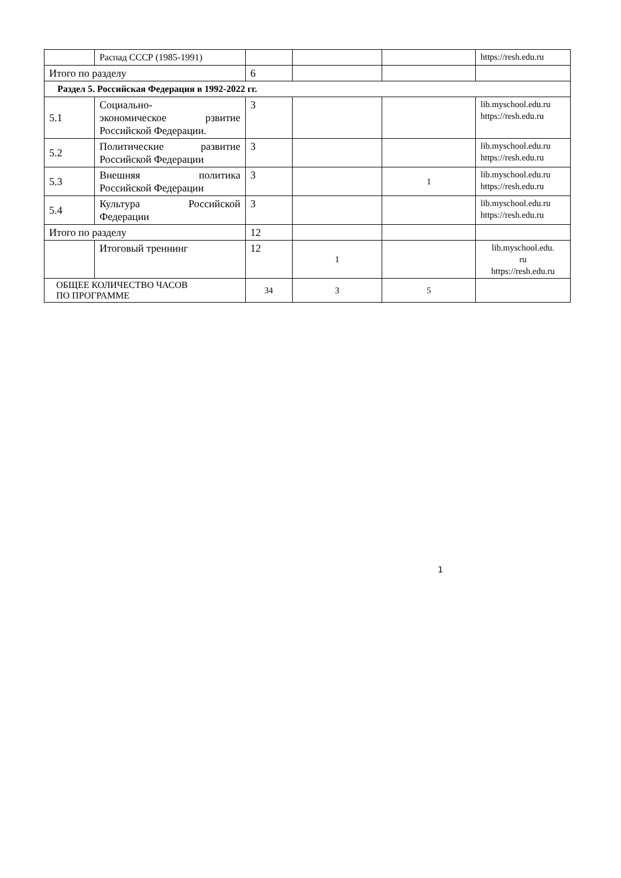| | Распад СССР (1985-1991) | | | | https://resh.edu.ru |
| Итого по разделу | | 6 | | | |
| Раздел 5. Российская Федерация в 1992-2022 гг. | | | | | |
| 5.1 | Социально- экономическое рзвитие Российской Федерации. | 3 | | | lib.myschool.edu.ru https://resh.edu.ru |
| 5.2 | Политические развитие Российской Федерации | 3 | | | lib.myschool.edu.ru https://resh.edu.ru |
| 5.3 | Внешняя политика Российской Федерации | 3 | | 1 | lib.myschool.edu.ru https://resh.edu.ru |
| 5.4 | Культура Российской Федерации | 3 | | | lib.myschool.edu.ru https://resh.edu.ru |
| Итого по разделу | | 12 | | | |
| | Итоговый треннинг | 12 | 1 | | lib.myschool.edu. ru https://resh.edu.ru |
| ОБЩЕЕ КОЛИЧЕСТВО ЧАСОВ ПО ПРОГРАММЕ | | 34 | 3 | 5 | |
1